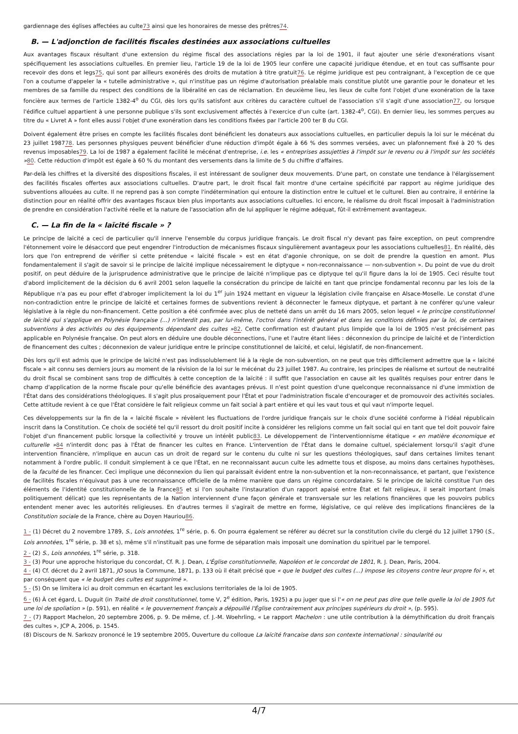gardiennage des églises affectées au culte73 ainsi que les honoraires de messe des prêtres74.
B. — L'adjonction de facilités fiscales destinées aux associations cultuelles
Aux avantages fiscaux résultant d'une extension du régime fiscal des associations régies par la loi de 1901, il faut ajouter une série d'exonérations visant spécifiquement les associations cultuelles. En premier lieu, l'article 19 de la loi de 1905 leur confère une capacité juridique étendue, et en tout cas suffisante pour recevoir des dons et legs75, qui sont par ailleurs exonérés des droits de mutation à titre gratuit76. Le régime juridique est peu contraignant, à l'exception de ce que l'on a coutume d'appeler la « tutelle administrative », qui n'institue pas un régime d'autorisation préalable mais constitue plutôt une garantie pour le donateur et les membres de sa famille du respect des conditions de la libéralité en cas de réclamation. En deuxième lieu, les lieux de culte font l'objet d'une exonération de la taxe foncière aux termes de l'article 1382-4<sup>o</sup> du CGI, dès lors qu'ils satisfont aux critères du caractère cultuel de l'association s'il s'agit d'une association77, ou lorsque l'édifice cultuel appartient à une personne publique s'ils sont exclusivement affectés à l'exercice d'un culte (art. 1382-4<sup>o</sup>, CGI). En dernier lieu, les sommes perçues au titre du « Livret A » font elles aussi l'objet d'une exonération dans les conditions fixées par l'article 200 ter B du CGI.
Doivent également être prises en compte les facilités fiscales dont bénéficient les donateurs aux associations cultuelles, en particulier depuis la loi sur le mécénat du 23 juillet 198778. Les personnes physiques peuvent bénéficier d'une réduction d'impôt égale à 66 % des sommes versées, avec un plafonnement fixé à 20 % des revenus imposables79. La loi de 1987 a également facilité le mécénat d'entreprise, i.e. les « entreprises assujetties à l'impôt sur le revenu ou à l'impôt sur les sociétés »80. Cette réduction d'impôt est égale à 60 % du montant des versements dans la limite de 5 du chiffre d'affaires.
Par-delà les chiffres et la diversité des dispositions fiscales, il est intéressant de souligner deux mouvements. D'une part, on constate une tendance à l'élargissement des facilités fiscales offertes aux associations cultuelles. D'autre part, le droit fiscal fait montre d'une certaine spécificité par rapport au régime juridique des subventions allouées au culte. Il ne reprend pas à son compte l'indétermination qui entoure la distinction entre le cultuel et le culturel. Bien au contraire, il entérine la distinction pour en réalité offrir des avantages fiscaux bien plus importants aux associations cultuelles. Ici encore, le réalisme du droit fiscal imposait à l'administration de prendre en considération l'activité réelle et la nature de l'association afin de lui appliquer le régime adéquat, fût-il extrêmement avantageux.
C. — La fin de la « laïcité fiscale » ?
Le principe de laïcité a ceci de particulier qu'il innerve l'ensemble du corpus juridique français. Le droit fiscal n'y devant pas faire exception, on peut comprendre l'étonnement voire le désaccord que peut engendrer l'introduction de mécanismes fiscaux singulièrement avantageux pour les associations cultuelles81. En réalité, dès lors que l'on entreprend de vérifier si cette prétendue « laïcité fiscale » est en état d'agonie chronique, on se doit de prendre la question en amont. Plus fondamentalement il s'agit de savoir si le principe de laïcité implique nécessairement le diptyque « non-reconnaissance — non-subvention ». Du point de vue du droit positif, on peut déduire de la jurisprudence administrative que le principe de laïcité n'implique pas ce diptyque tel qu'il figure dans la loi de 1905. Ceci résulte tout d'abord implicitement de la décision du 6 avril 2001 selon laquelle la consécration du principe de laïcité en tant que principe fondamental reconnu par les lois de la République n'a pas eu pour effet d'abroger implicitement la loi du 1<sup>er</sup> juin 1924 mettant en vigueur la législation civile française en Alsace-Moselle. Le constat d'une non-contradiction entre le principe de laïcité et certaines formes de subventions revient à déconnecter le fameux diptyque, et partant à ne conférer qu'une valeur législative à la règle du non-financement. Cette position a été confirmée avec plus de netteté dans un arrêt du 16 mars 2005, selon lequel « le principe constitutionnel de laïcité qui s'applique en Polynésie française (...) n'interdit pas, par lui-même, l'octroi dans l'intérêt général et dans les conditions définies par la loi, de certaines subventions à des activités ou des équipements dépendant des cultes »82. Cette confirmation est d'autant plus limpide que la loi de 1905 n'est précisément pas applicable en Polynésie française. On peut alors en déduire une double déconnections, l'une et l'autre étant liées : déconnexion du principe de laïcité et de l'interdiction de financement des cultes ; déconnexion de valeur juridique entre le principe constitutionnel de laïcité, et celui, législatif, de non-financement.
Dès lors qu'il est admis que le principe de laïcité n'est pas indissolublement lié à la règle de non-subvention, on ne peut que très difficilement admettre que la « laïcité fiscale » ait connu ses derniers jours au moment de la révision de la loi sur le mécénat du 23 juillet 1987. Au contraire, les principes de réalisme et surtout de neutralité du droit fiscal se combinent sans trop de difficultés à cette conception de la laïcité : il suffit que l'association en cause ait les qualités requises pour entrer dans le champ d'application de la norme fiscale pour qu'elle bénéficie des avantages prévus. Il n'est point question d'une quelconque reconnaissance ni d'une immixtion de l'État dans des considérations théologiques. Il s'agit plus prosaïquement pour l'État et pour l'administration fiscale d'encourager et de promouvoir des activités sociales. Cette attitude revient à ce que l'État considère le fait religieux comme un fait social à part entière et qui les vaut tous et qui vaut n'importe lequel.
Ces développements sur la fin de la « laïcité fiscale » révèlent les fluctuations de l'ordre juridique français sur le choix d'une société conforme à l'idéal républicain inscrit dans la Constitution. Ce choix de société tel qu'il ressort du droit positif incite à considérer les religions comme un fait social qui en tant que tel doit pouvoir faire l'objet d'un financement public lorsque la collectivité y trouve un intérêt public83. Le développement de l'interventionnisme étatique « en matière économique et culturelle »84 n'interdit donc pas à l'État de financer les cultes en France. L'intervention de l'État dans le domaine cultuel, spécialement lorsqu'il s'agit d'une intervention financière, n'implique en aucun cas un droit de regard sur le contenu du culte ni sur les questions théologiques, sauf dans certaines limites tenant notamment à l'ordre public. Il conduit simplement à ce que l'État, en ne reconnaissant aucun culte les admette tous et dispose, au moins dans certaines hypothèses, de la faculté de les financer. Ceci implique une déconnexion du lien qui paraissait évident entre la non-subvention et la non-reconnaissance, et partant, que l'existence de facilités fiscales n'équivaut pas à une reconnaissance officielle de la même manière que dans un régime concordataire. Si le principe de laïcité constitue l'un des éléments de l'identité constitutionnelle de la France85 et si l'on souhaite l'instauration d'un rapport apaisé entre État et fait religieux, il serait important (mais politiquement délicat) que les représentants de la Nation interviennent d'une façon générale et transversale sur les relations financières que les pouvoirs publics entendent mener avec les autorités religieuses. En d'autres termes il s'agirait de mettre en forme, législative, ce qui relève des implications financières de la Constitution sociale de la France, chère au Doyen Hauriou86.
1 - (1) Décret du 2 novembre 1789, S., Lois annotées, 1<sup>re</sup> série, p. 6. On pourra également se référer au décret sur la constitution civile du clergé du 12 juillet 1790 (S., Lois annotées, 1<sup>re</sup> série, p. 38 et s), même s'il n'instituait pas une forme de séparation mais imposait une domination du spirituel par le temporel.
2 - (2) S., Lois annotées, 1<sup>re</sup> série, p. 318.
3 - (3) Pour une approche historique du concordat, Cf. R. J. Dean, L'Église constitutionnelle, Napoléon et le concordat de 1801, R. J. Dean, Paris, 2004.
4 - (4) Cf. décret du 2 avril 1871, JO sous la Commune, 1871, p. 133 où il était précisé que « que le budget des cultes (...) impose les citoyens contre leur propre foi », et par conséquent que « le budget des cultes est supprimé ».
5 - (5) On se limitera ici au droit commun en écartant les exclusions territoriales de la loi de 1905.
6 - (6) À cet égard, L. Duguit (in Traité de droit constitutionnel, tome V, 2<sup>e</sup> édition, Paris, 1925) a pu juger que si l'« on ne peut pas dire que telle quelle la loi de 1905 fut une loi de spoliation » (p. 591), en réalité « le gouvernement français a dépouillé l'Église contrairement aux principes supérieurs du droit », (p. 595).
7 - (7) Rapport Machelon, 20 septembre 2006, p. 9. De même, cf. J.-M. Woehrling, « Le rapport Machelon : une utile contribution à la démythification du droit français des cultes », JCP A, 2006, p. 1545.
(8) Discours de N. Sarkozy prononcé le 19 septembre 2005, Ouverture du colloque La laïcité française dans son contexte international : singularité ou
4/7